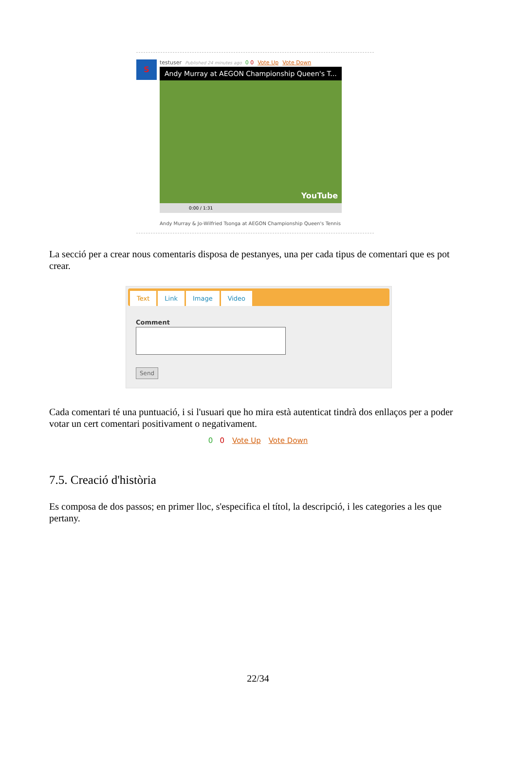S
testuser Published 24 minutes ago 0 0 Vote Up Vote Down
Andy Murray at AEGON Championship Queen's T...
0:00 / 1:31
YouTube
Andy Murray & Jo-Wilfried Tsonga at AEGON Championship Queen's Tennis
La secció per a crear nous comentaris disposa de pestanyes, una per cada tipus de comentari que es pot crear.
Text Link Image Video
Comment
Send
Cada comentari té una puntuació, i si l'usuari que ho mira està autenticat tindrà dos enllaços per a poder votar un cert comentari positivament o negativament.
0 0 Vote Up Vote Down
7.5. Creació d'història
Es composa de dos passos; en primer lloc, s'especifica el títol, la descripció, i les categories a les que pertany.
22/34